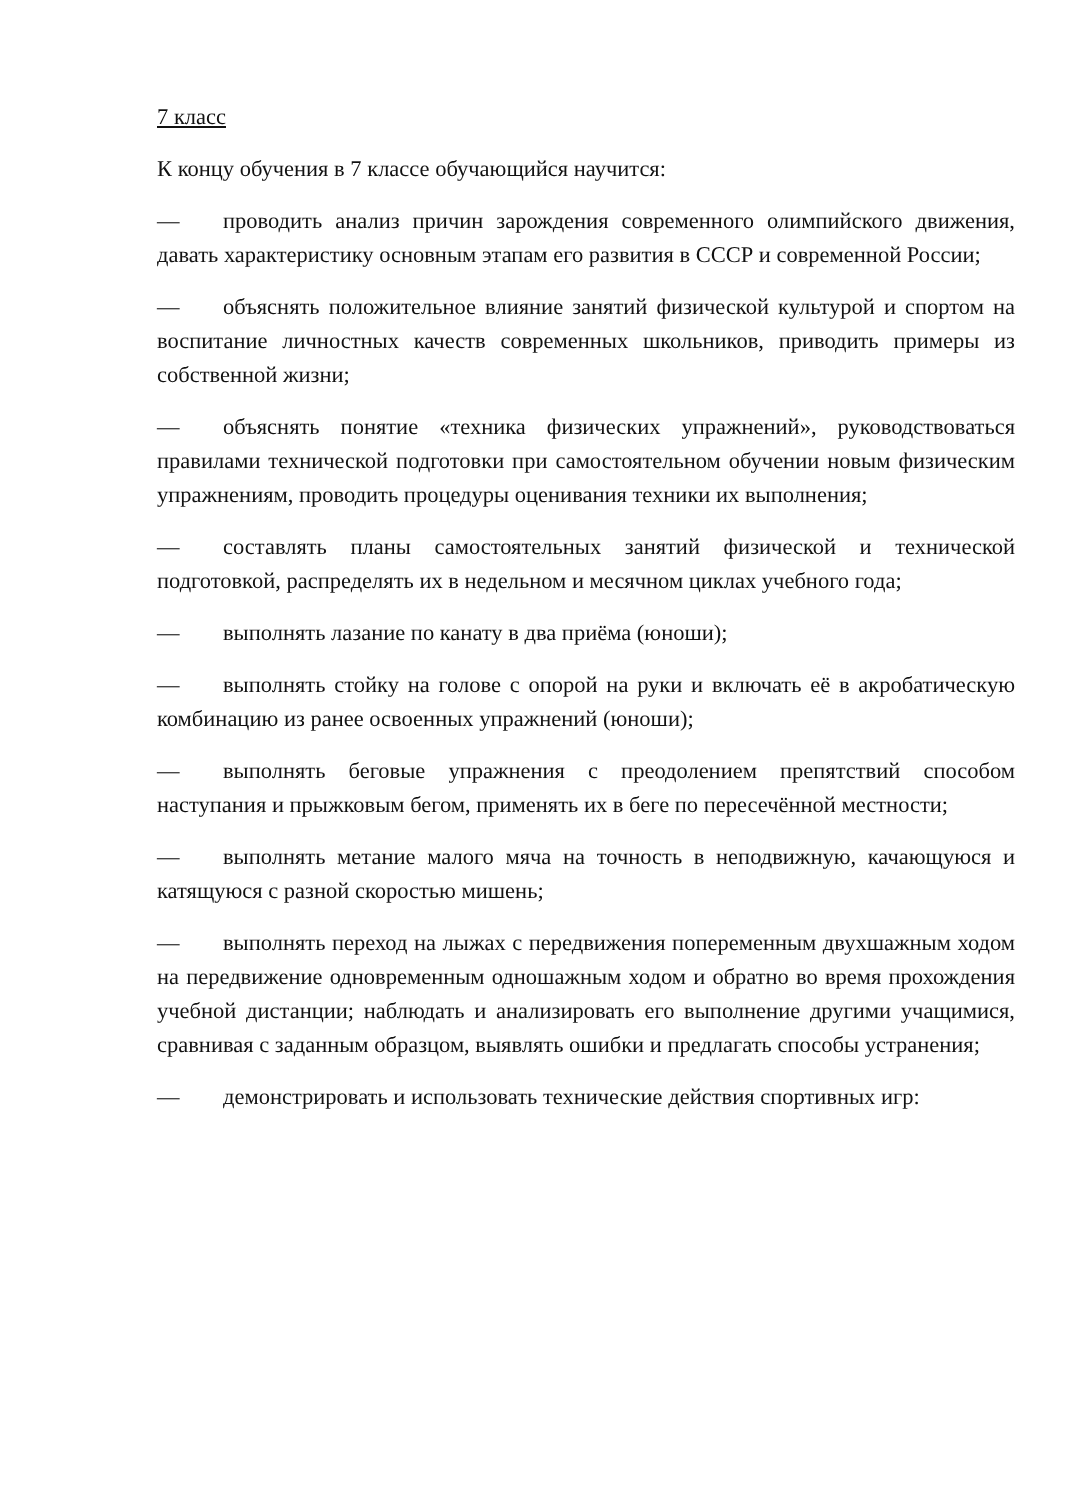7 класс
К концу обучения в 7 классе обучающийся научится:
— проводить анализ причин зарождения современного олимпийского движения, давать характеристику основным этапам его развития в СССР и современной России;
— объяснять положительное влияние занятий физической культурой и спортом на воспитание личностных качеств современных школьников, приводить примеры из собственной жизни;
— объяснять понятие «техника физических упражнений», руководствоваться правилами технической подготовки при самостоятельном обучении новым физическим упражнениям, проводить процедуры оценивания техники их выполнения;
— составлять планы самостоятельных занятий физической и технической подготовкой, распределять их в недельном и месячном циклах учебного года;
— выполнять лазание по канату в два приёма (юноши);
— выполнять стойку на голове с опорой на руки и включать её в акробатическую комбинацию из ранее освоенных упражнений (юноши);
— выполнять беговые упражнения с преодолением препятствий способом наступания и прыжковым бегом, применять их в беге по пересечённой местности;
— выполнять метание малого мяча на точность в неподвижную, качающуюся и катящуюся с разной скоростью мишень;
— выполнять переход на лыжах с передвижения попеременным двухшажным ходом на передвижение одновременным одношажным ходом и обратно во время прохождения учебной дистанции; наблюдать и анализировать его выполнение другими учащимися, сравнивая с заданным образцом, выявлять ошибки и предлагать способы устранения;
— демонстрировать и использовать технические действия спортивных игр: